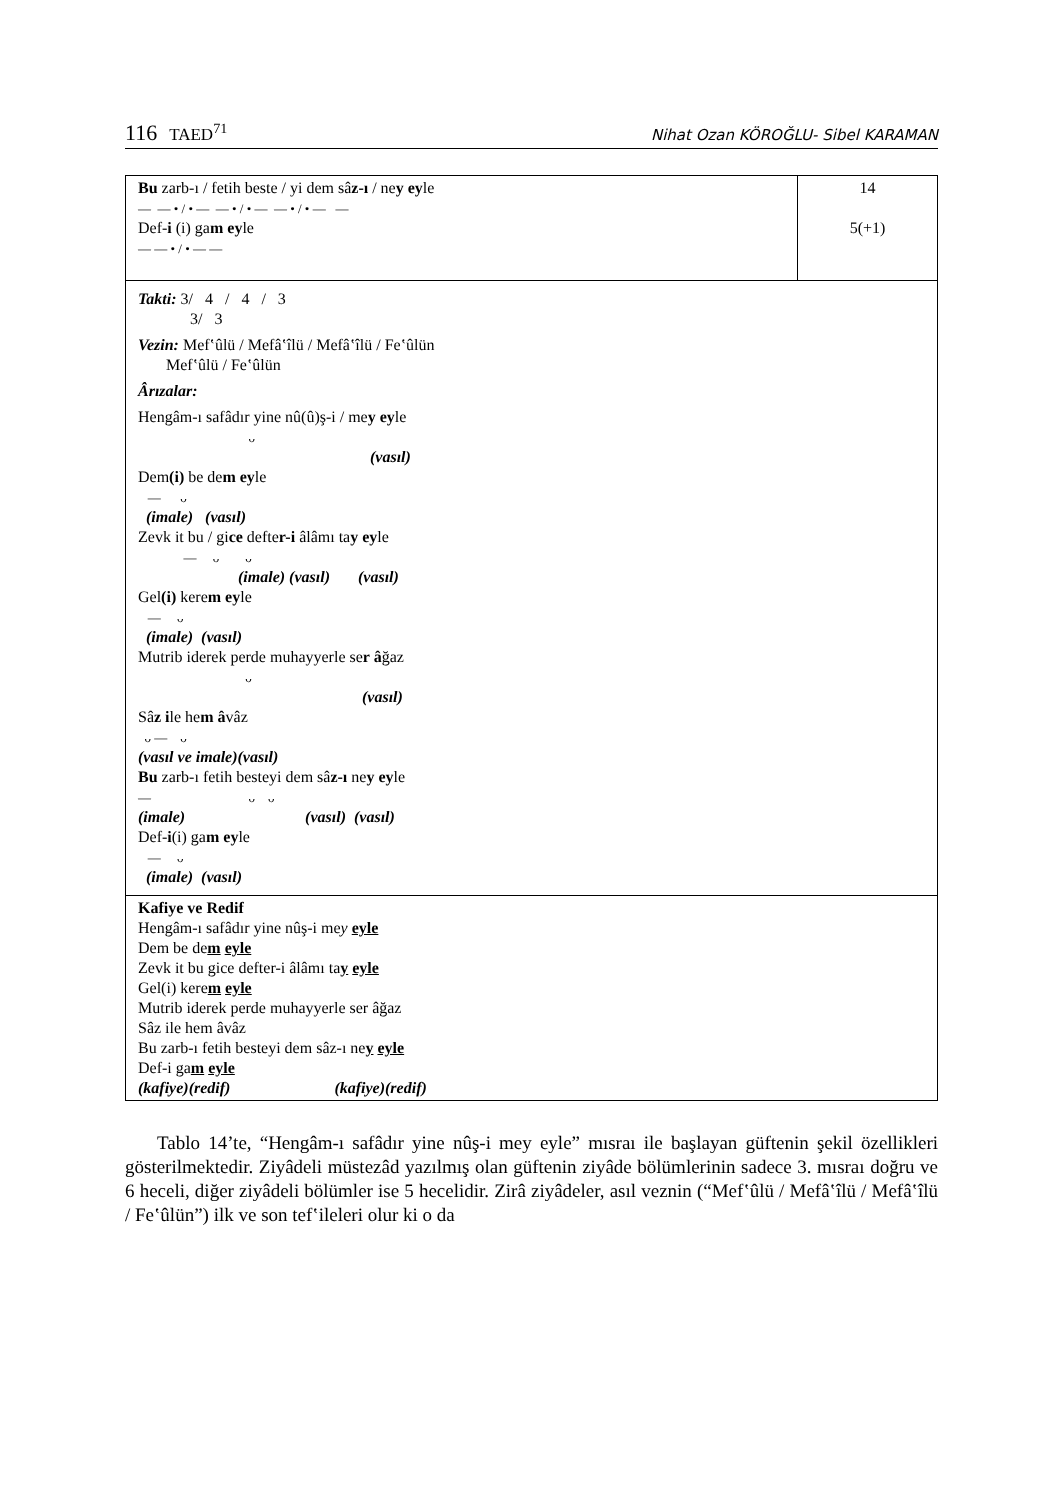116 TAED<sup>71</sup> Nihat Ozan KÖROĞLU- Sibel KARAMAN
| Bu zarb-ı / fetih beste / yi dem sâ z-ı / ne y ey le — — • / • — — • / • — — • / • — — Def- i (i) ga m ey le — — • / • — — | 14 5(+1) |
| Takti: 3/ 4 / 4 / 3 3/ 3 Vezin: Mef‛ûlü / Mefâ‛îlü / Mefâ‛îlü / Fe‛ûlün Mef‛ûlü / Fe‛ûlün Ârızalar: Hengâm-ı safâdır yine nû(û)ş-i / me y ey le ᴗ (vasıl) Dem (i) be de m ey le — ᴗ (imale) (vasıl) Zevk it bu / gi ce defte r-i âlâmı ta y ey le — ᴗ ᴗ (imale) (vasıl) (vasıl) Gel (i) kere m ey le — ᴗ (imale) (vasıl) Mutrib iderek perde muhayyerle se r â ğaz ᴗ (vasıl) Sâ z i le he m â vâz ᴗ — ᴗ (vasıl ve imale)(vasıl) Bu zarb-ı fetih besteyi dem sâ z-ı ne y ey le — ᴗ ᴗ (imale) (vasıl) (vasıl) Def- i (i) ga m ey le — ᴗ (imale) (vasıl) | |
| Kafiye ve Redif Hengâm-ı safâdır yine nûş-i me y eyle Dem be de m eyle Zevk it bu gice defter-i âlâmı ta y eyle Gel(i) kere m eyle Mutrib iderek perde muhayyerle ser âğaz Sâz ile hem âvâz Bu zarb-ı fetih besteyi dem sâz-ı ne y eyle Def-i ga m eyle (kafiye)(redif) (kafiye)(redif) | |
Tablo 14’te, “Hengâm-ı safâdır yine nûş-i mey eyle” mısraı ile başlayan güftenin şekil özellikleri gösterilmektedir. Ziyâdeli müstezâd yazılmış olan güftenin ziyâde bölümlerinin sadece 3. mısraı doğru ve 6 heceli, diğer ziyâdeli bölümler ise 5 hecelidir. Zirâ ziyâdeler, asıl veznin (“Mef‛ûlü / Mefâ‛îlü / Mefâ‛îlü / Fe‛ûlün”) ilk ve son tef‛ileleri olur ki o da